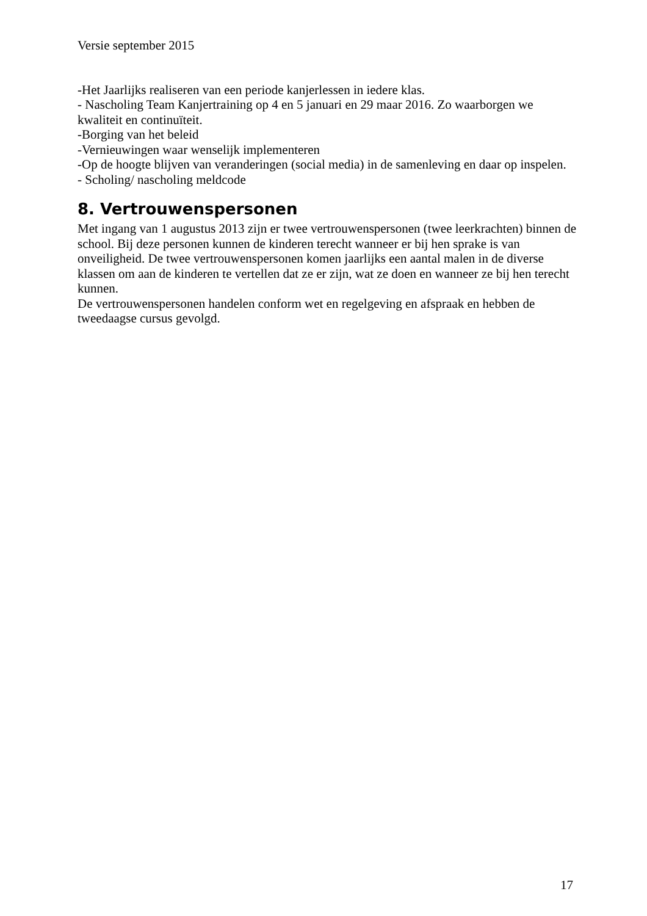Versie september 2015
-Het Jaarlijks realiseren van een periode kanjerlessen in iedere klas.
- Nascholing Team Kanjertraining op 4 en 5 januari en 29 maar 2016. Zo waarborgen we kwaliteit en continuïteit.
-Borging van het beleid
-Vernieuwingen waar wenselijk implementeren
-Op de hoogte blijven van veranderingen (social media) in de samenleving en daar op inspelen.
- Scholing/ nascholing meldcode
8. Vertrouwenspersonen
Met ingang van 1 augustus 2013 zijn er twee vertrouwenspersonen (twee leerkrachten) binnen de school. Bij deze personen kunnen de kinderen terecht wanneer er bij hen sprake is van onveiligheid. De twee vertrouwenspersonen komen jaarlijks een aantal malen in de diverse klassen om aan de kinderen te vertellen dat ze er zijn, wat ze doen en wanneer ze bij hen terecht kunnen.
De vertrouwenspersonen handelen conform wet en regelgeving en afspraak en hebben de tweedaagse cursus gevolgd.
17